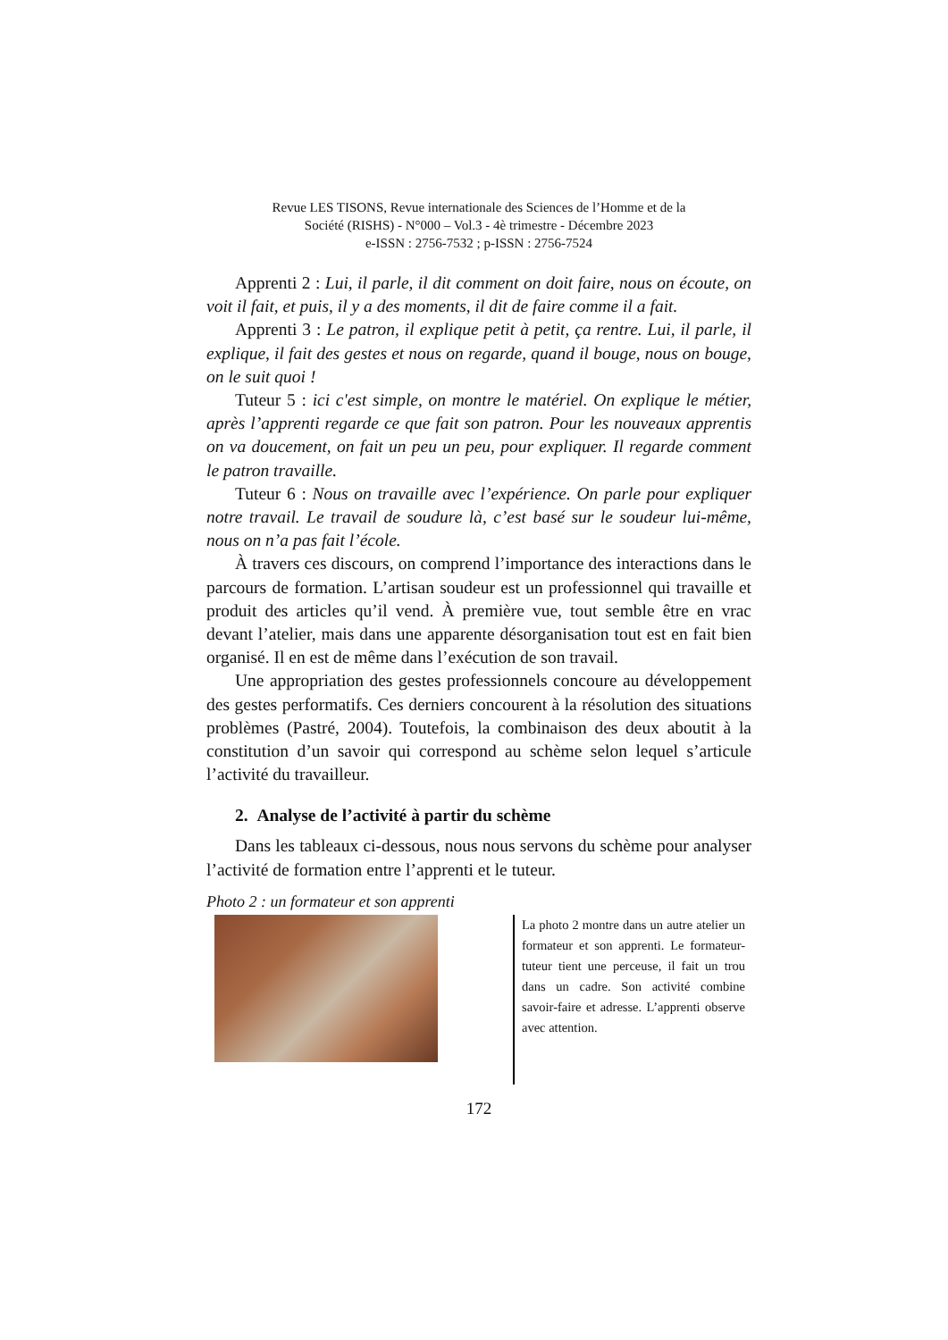Revue LES TISONS, Revue internationale des Sciences de l’Homme et de la
Société (RISHS) - N°000 – Vol.3 - 4è trimestre - Décembre 2023
e-ISSN : 2756-7532 ; p-ISSN : 2756-7524
Apprenti 2 : Lui, il parle, il dit comment on doit faire, nous on écoute, on voit il fait, et puis, il y a des moments, il dit de faire comme il a fait.
Apprenti 3 : Le patron, il explique petit à petit, ça rentre. Lui, il parle, il explique, il fait des gestes et nous on regarde, quand il bouge, nous on bouge, on le suit quoi !
Tuteur 5 : ici c'est simple, on montre le matériel. On explique le métier, après l’apprenti regarde ce que fait son patron. Pour les nouveaux apprentis on va doucement, on fait un peu un peu, pour expliquer. Il regarde comment le patron travaille.
Tuteur 6 : Nous on travaille avec l’expérience. On parle pour expliquer notre travail. Le travail de soudure là, c’est basé sur le soudeur lui-même, nous on n’a pas fait l’école.
À travers ces discours, on comprend l’importance des interactions dans le parcours de formation. L’artisan soudeur est un professionnel qui travaille et produit des articles qu’il vend. À première vue, tout semble être en vrac devant l’atelier, mais dans une apparente désorganisation tout est en fait bien organisé. Il en est de même dans l’exécution de son travail.
Une appropriation des gestes professionnels concoure au développement des gestes performatifs. Ces derniers concourent à la résolution des situations problèmes (Pastré, 2004). Toutefois, la combinaison des deux aboutit à la constitution d’un savoir qui correspond au schème selon lequel s’articule l’activité du travailleur.
2. Analyse de l’activité à partir du schème
Dans les tableaux ci-dessous, nous nous servons du schème pour analyser l’activité de formation entre l’apprenti et le tuteur.
Photo 2 : un formateur et son apprenti
La photo 2 montre dans un autre atelier un formateur et son apprenti. Le formateur-tuteur tient une perceuse, il fait un trou dans un cadre. Son activité combine savoir-faire et adresse. L’apprenti observe avec attention.
172